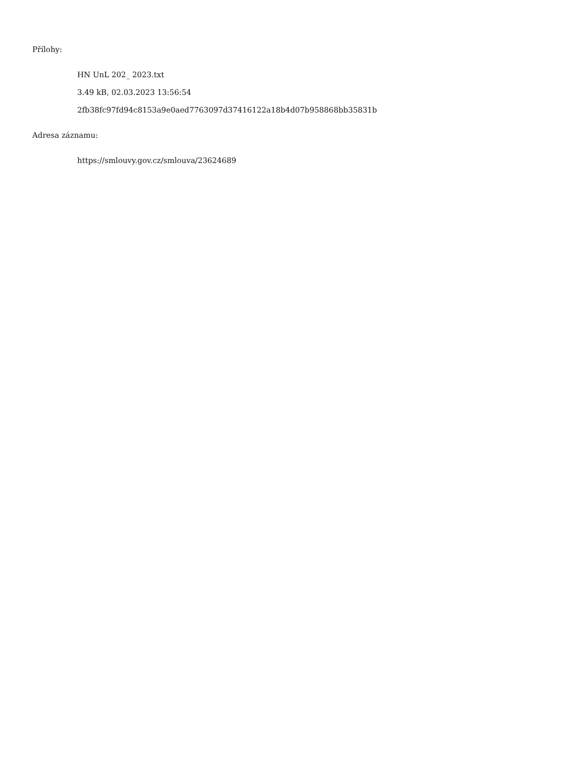Přílohy:
HN UnL 202_ 2023.txt
3.49 kB, 02.03.2023 13:56:54
2fb38fc97fd94c8153a9e0aed7763097d37416122a18b4d07b958868bb35831b
Adresa záznamu:
https://smlouvy.gov.cz/smlouva/23624689